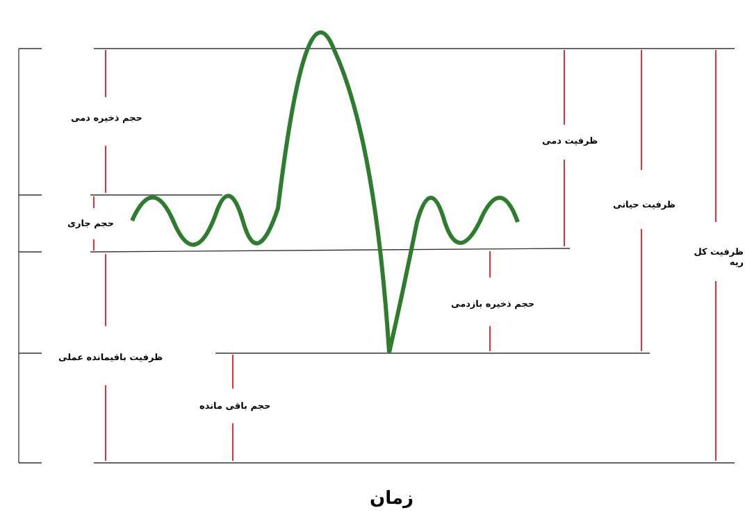حجم ذخیره دمی
حجم جاری
ظرفیت باقیمانده عملی
حجم باقی مانده
حجم ذخیره بازدمی
ظرفیت دمی
ظرفیت حیاتی
ظرفیت کل ریه
زمان